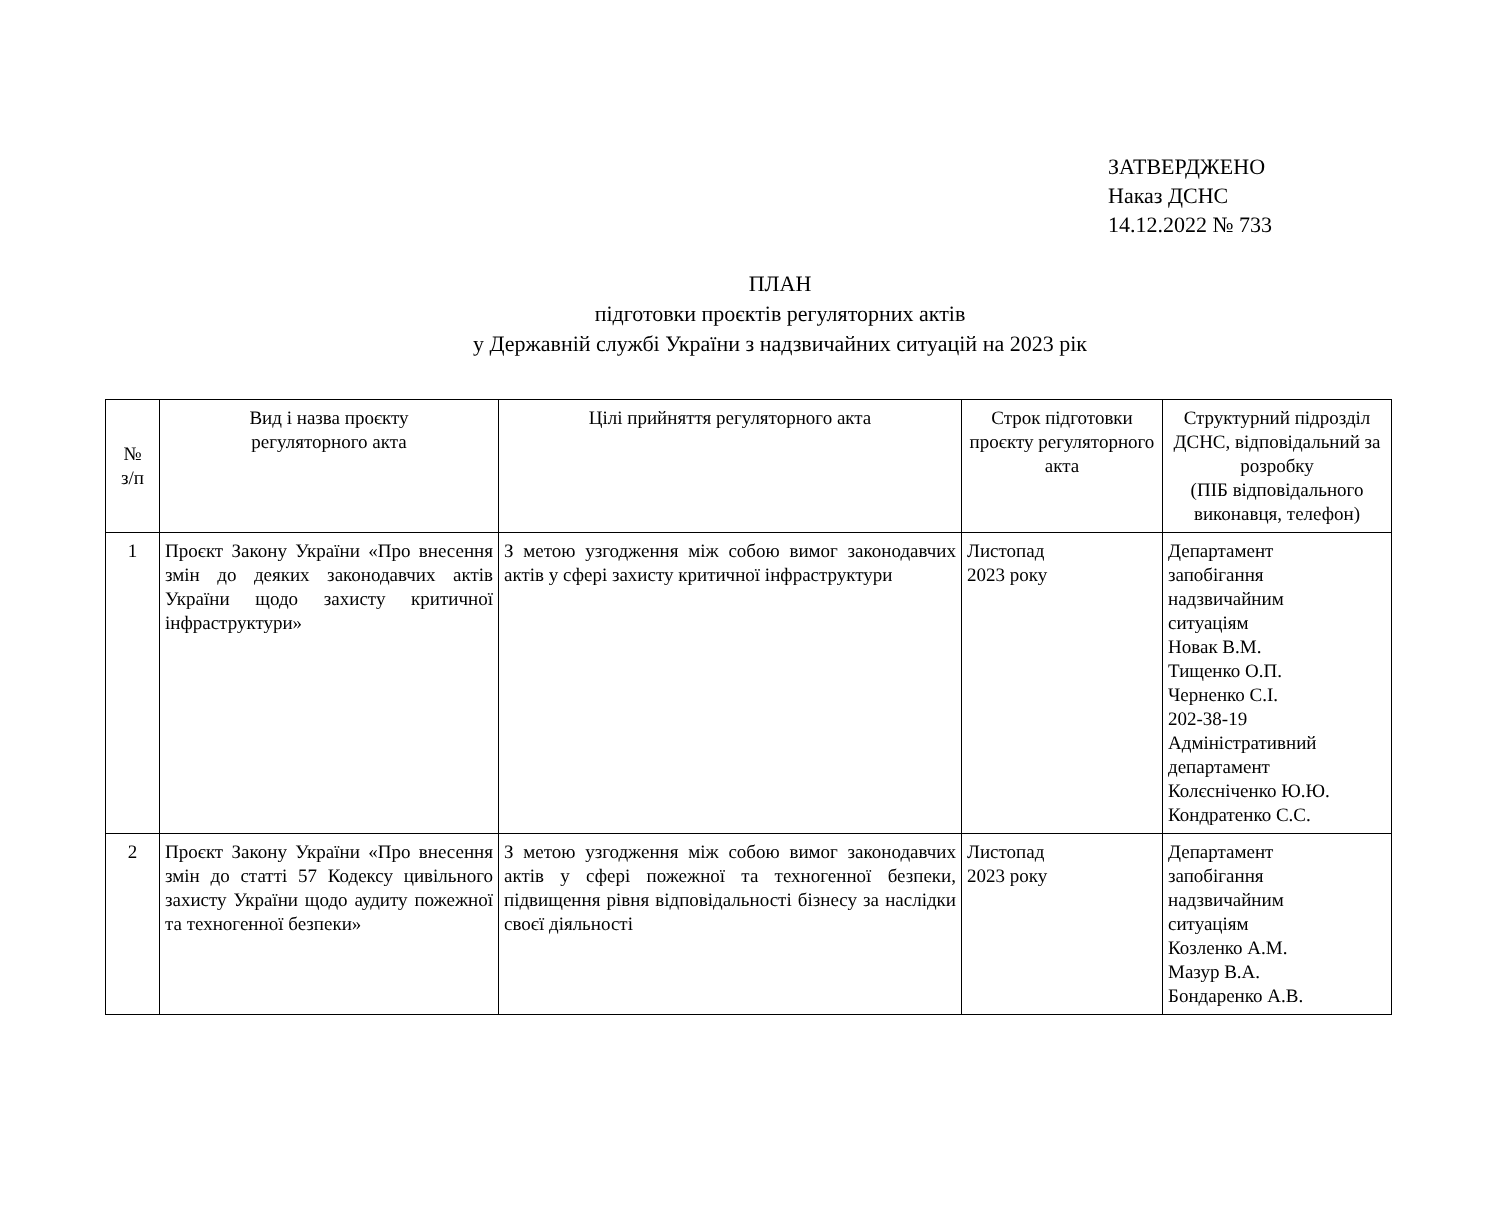ЗАТВЕРДЖЕНО
Наказ ДСНС
14.12.2022 № 733
ПЛАН
підготовки проєктів регуляторних актів
у Державній службі України з надзвичайних ситуацій на 2023 рік
| № з/п | Вид і назва проєкту регуляторного акта | Цілі прийняття регуляторного акта | Строк підготовки проєкту регуляторного акта | Структурний підрозділ ДСНС, відповідальний за розробку (ПІБ відповідального виконавця, телефон) |
| --- | --- | --- | --- | --- |
| 1 | Проєкт Закону України «Про внесення змін до деяких законодавчих актів України щодо захисту критичної інфраструктури» | З метою узгодження між собою вимог законодавчих актів у сфері захисту критичної інфраструктури | Листопад 2023 року | Департамент запобігання надзвичайним ситуаціям Новак В.М. Тищенко О.П. Черненко С.І. 202-38-19 Адміністративний департамент Колєсніченко Ю.Ю. Кондратенко С.С. |
| 2 | Проєкт Закону України «Про внесення змін до статті 57 Кодексу цивільного захисту України щодо аудиту пожежної та техногенної безпеки» | З метою узгодження між собою вимог законодавчих актів у сфері пожежної та техногенної безпеки, підвищення рівня відповідальності бізнесу за наслідки своєї діяльності | Листопад 2023 року | Департамент запобігання надзвичайним ситуаціям Козленко А.М. Мазур В.А. Бондаренко А.В. |